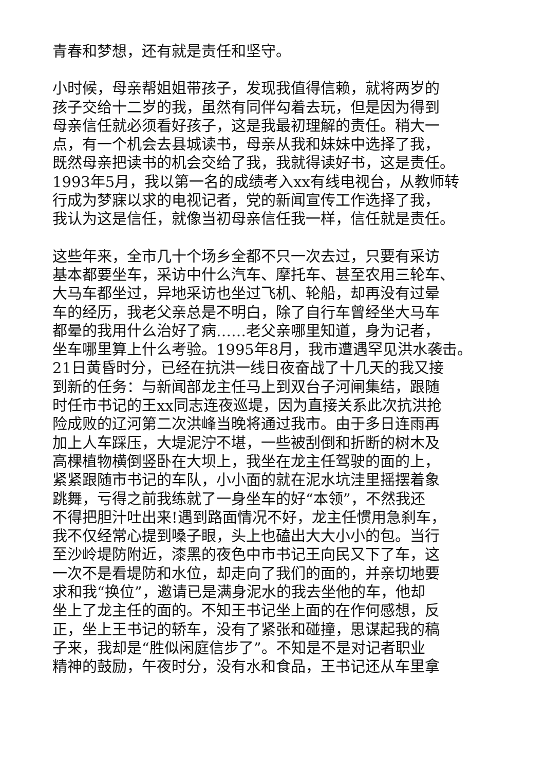青春和梦想，还有就是责任和坚守。
小时候，母亲帮姐姐带孩子，发现我值得信赖，就将两岁的
孩子交给十二岁的我，虽然有同伴勾着去玩，但是因为得到
母亲信任就必须看好孩子，这是我最初理解的责任。稍大一
点，有一个机会去县城读书，母亲从我和妹妹中选择了我，
既然母亲把读书的机会交给了我，我就得读好书，这是责任。
1993年5月，我以第一名的成绩考入xx有线电视台，从教师转
行成为梦寐以求的电视记者，党的新闻宣传工作选择了我，
我认为这是信任，就像当初母亲信任我一样，信任就是责任。
这些年来，全市几十个场乡全都不只一次去过，只要有采访
基本都要坐车，采访中什么汽车、摩托车、甚至农用三轮车、
大马车都坐过，异地采访也坐过飞机、轮船，却再没有过晕
车的经历，我老父亲总是不明白，除了自行车曾经坐大马车
都晕的我用什么治好了病……老父亲哪里知道，身为记者，
坐车哪里算上什么考验。1995年8月，我市遭遇罕见洪水袭击。
21日黄昏时分，已经在抗洪一线日夜奋战了十几天的我又接
到新的任务：与新闻部龙主任马上到双台子河闸集结，跟随
时任市书记的王xx同志连夜巡堤，因为直接关系此次抗洪抢
险成败的辽河第二次洪峰当晚将通过我市。由于多日连雨再
加上人车踩压，大堤泥泞不堪，一些被刮倒和折断的树木及
高棵植物横倒竖卧在大坝上，我坐在龙主任驾驶的面的上，
紧紧跟随市书记的车队，小小面的就在泥水坑洼里摇摆着象
跳舞，亏得之前我练就了一身坐车的好“本领”，不然我还
不得把胆汁吐出来!遇到路面情况不好，龙主任惯用急刹车，
我不仅经常心提到嗓子眼，头上也磕出大大小小的包。当行
至沙岭堤防附近，漆黑的夜色中市书记王向民又下了车，这
一次不是看堤防和水位，却走向了我们的面的，并亲切地要
求和我“换位”，邀请已是满身泥水的我去坐他的车，他却
坐上了龙主任的面的。不知王书记坐上面的在作何感想，反
正，坐上王书记的轿车，没有了紧张和碰撞，思谋起我的稿
子来，我却是“胜似闲庭信步了”。不知是不是对记者职业
精神的鼓励，午夜时分，没有水和食品，王书记还从车里拿